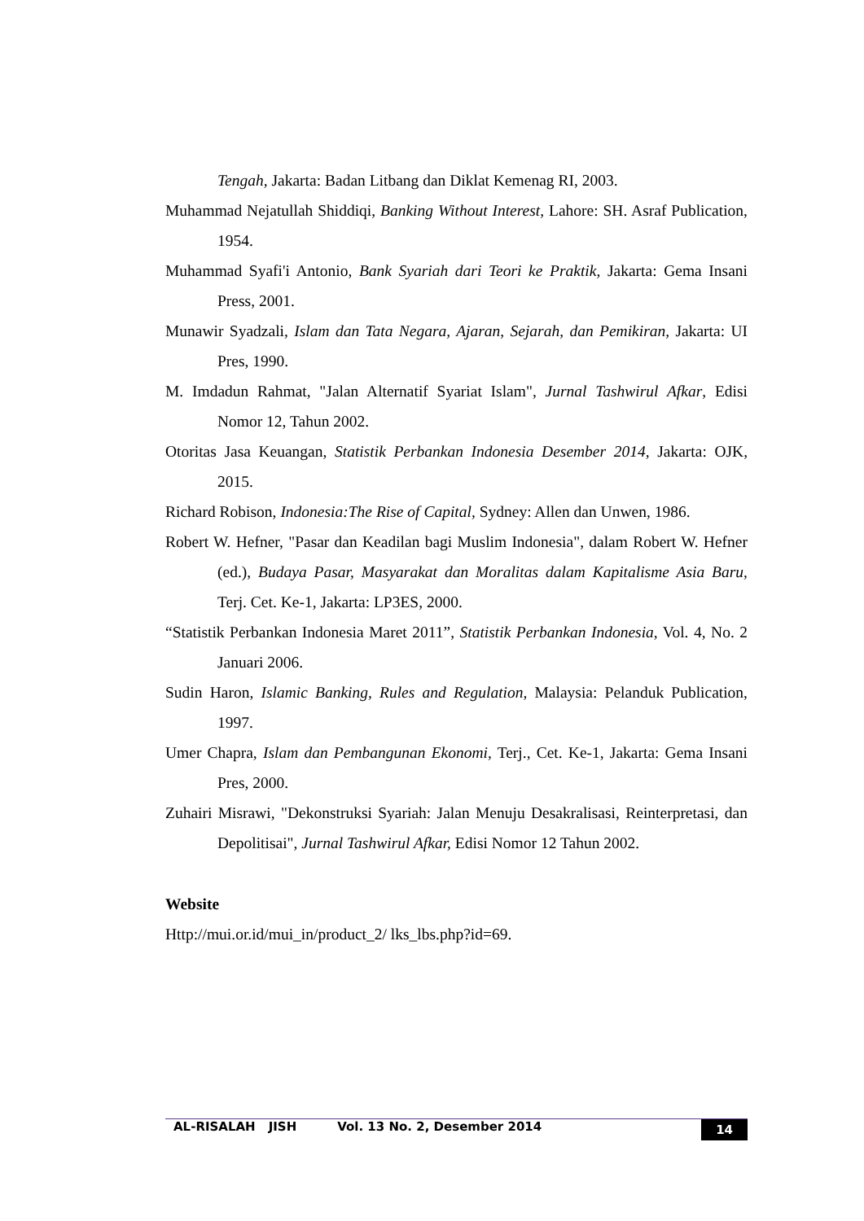Tengah, Jakarta: Badan Litbang dan Diklat Kemenag RI, 2003.
Muhammad Nejatullah Shiddiqi, Banking Without Interest, Lahore: SH. Asraf Publication, 1954.
Muhammad Syafi'i Antonio, Bank Syariah dari Teori ke Praktik, Jakarta: Gema Insani Press, 2001.
Munawir Syadzali, Islam dan Tata Negara, Ajaran, Sejarah, dan Pemikiran, Jakarta: UI Pres, 1990.
M. Imdadun Rahmat, "Jalan Alternatif Syariat Islam", Jurnal Tashwirul Afkar, Edisi Nomor 12, Tahun 2002.
Otoritas Jasa Keuangan, Statistik Perbankan Indonesia Desember 2014, Jakarta: OJK, 2015.
Richard Robison, Indonesia:The Rise of Capital, Sydney: Allen dan Unwen, 1986.
Robert W. Hefner, "Pasar dan Keadilan bagi Muslim Indonesia", dalam Robert W. Hefner (ed.), Budaya Pasar, Masyarakat dan Moralitas dalam Kapitalisme Asia Baru, Terj. Cet. Ke-1, Jakarta: LP3ES, 2000.
“Statistik Perbankan Indonesia Maret 2011”, Statistik Perbankan Indonesia, Vol. 4, No. 2 Januari 2006.
Sudin Haron, Islamic Banking, Rules and Regulation, Malaysia: Pelanduk Publication, 1997.
Umer Chapra, Islam dan Pembangunan Ekonomi, Terj., Cet. Ke-1, Jakarta: Gema Insani Pres, 2000.
Zuhairi Misrawi, "Dekonstruksi Syariah: Jalan Menuju Desakralisasi, Reinterpretasi, dan Depolitisai", Jurnal Tashwirul Afkar, Edisi Nomor 12 Tahun 2002.
Website
Http://mui.or.id/mui_in/product_2/ lks_lbs.php?id=69.
AL-RISALAH JISH Vol. 13 No. 2, Desember 2014 14